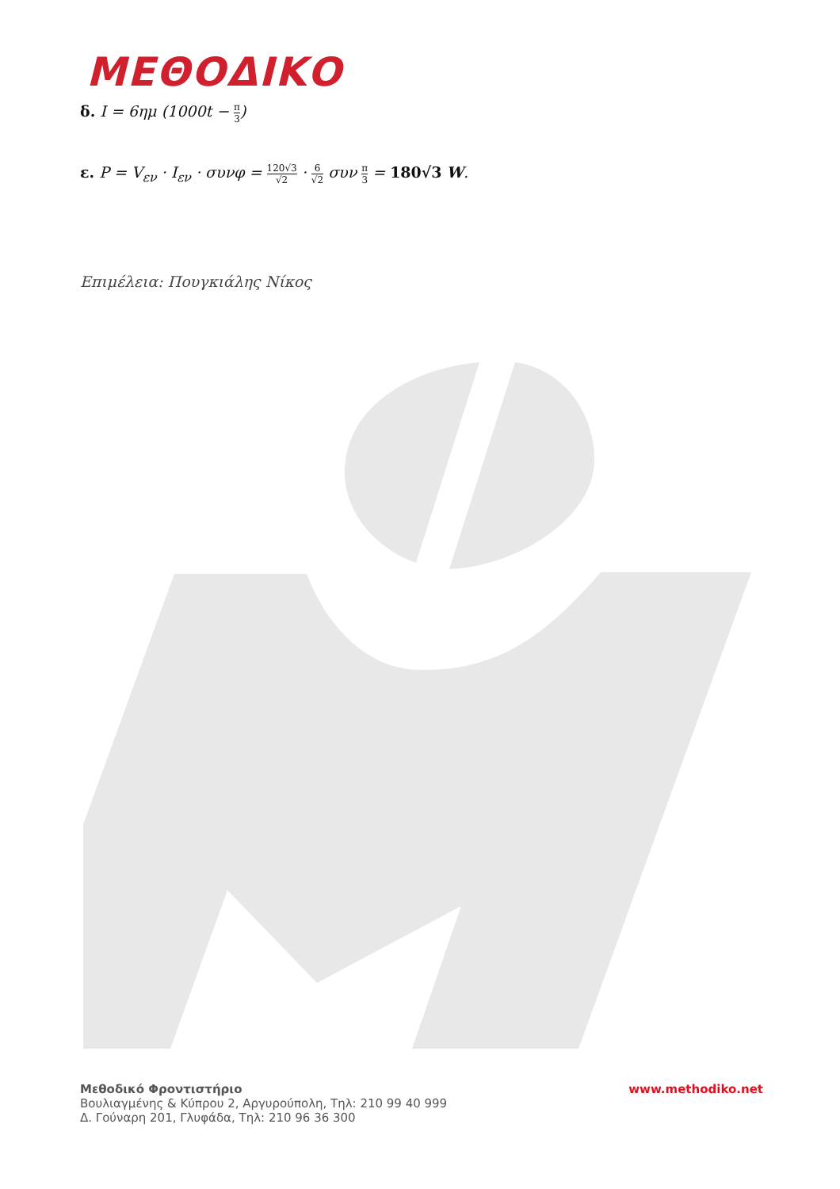ΜΕΘΟΔΙΚΟ
δ. I = 6ημ (1000t − π 3)
ε. P = V<sub>εν</sub> · I<sub>εν</sub> · συνφ = 120√3 √2 · 6 √2 συν π 3 = 180√3 W.
Επιμέλεια: Πουγκιάλης Νίκος
Μεθοδικό Φροντιστήριο
Βουλιαγμένης & Κύπρου 2, Αργυρούπολη, Τηλ: 210 99 40 999
Δ. Γούναρη 201, Γλυφάδα, Τηλ: 210 96 36 300
www.methodiko.net